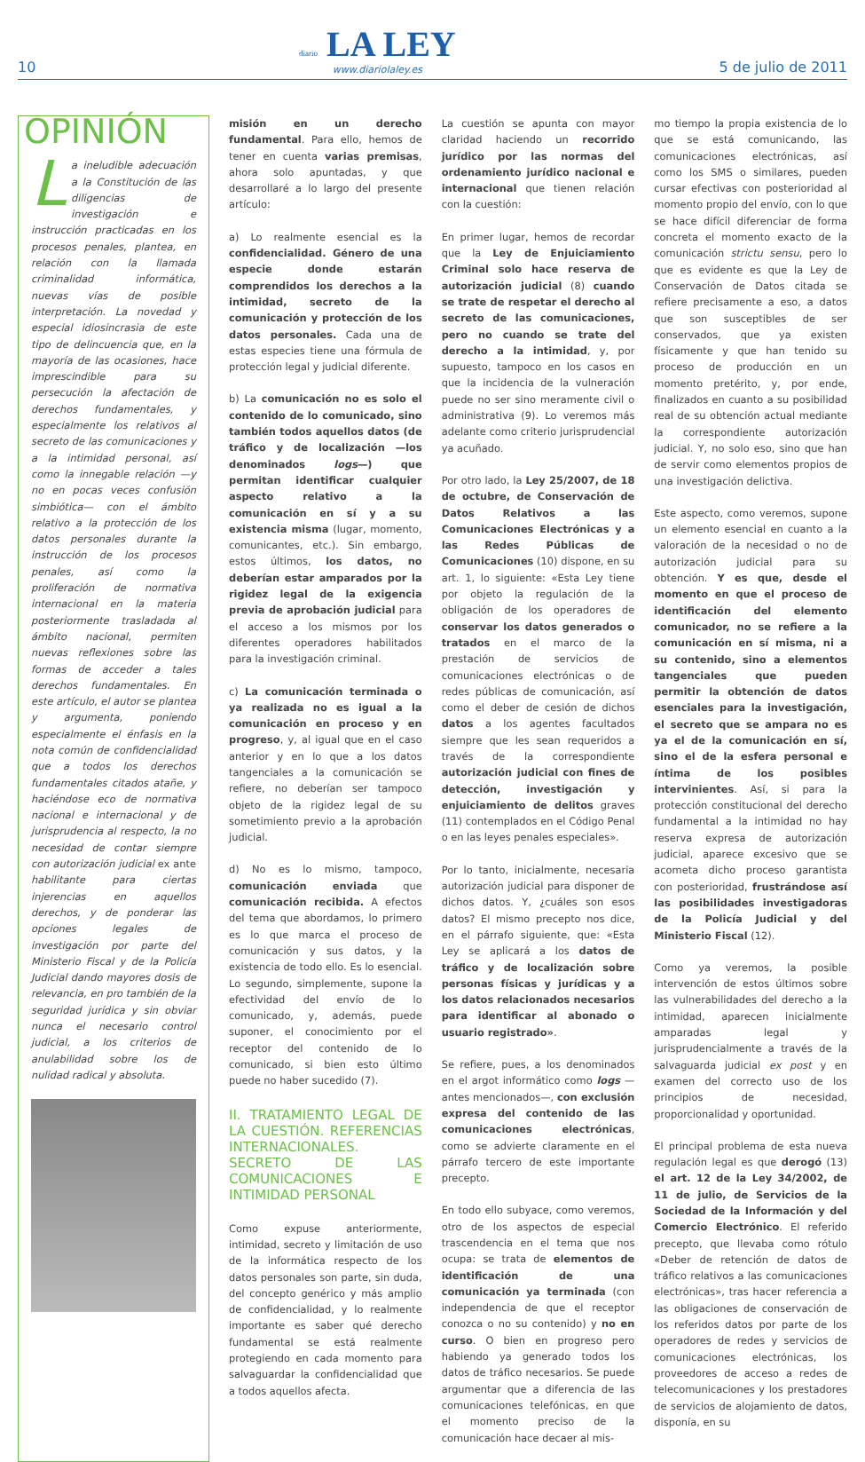10
diario LA LEY
www.diariolaley.es
5 de julio de 2011
OPINIÓN
La ineludible adecuación a la Constitución de las diligencias de investigación e instrucción practicadas en los procesos penales, plantea, en relación con la llamada criminalidad informática, nuevas vías de posible interpretación. La novedad y especial idiosincrasia de este tipo de delincuencia que, en la mayoría de las ocasiones, hace imprescindible para su persecución la afectación de derechos fundamentales, y especialmente los relativos al secreto de las comunicaciones y a la intimidad personal, así como la innegable relación —y no en pocas veces confusión simbiótica— con el ámbito relativo a la protección de los datos personales durante la instrucción de los procesos penales, así como la proliferación de normativa internacional en la materia posteriormente trasladada al ámbito nacional, permiten nuevas reflexiones sobre las formas de acceder a tales derechos fundamentales. En este artículo, el autor se plantea y argumenta, poniendo especialmente el énfasis en la nota común de confidencialidad que a todos los derechos fundamentales citados atañe, y haciéndose eco de normativa nacional e internacional y de jurisprudencia al respecto, la no necesidad de contar siempre con autorización judicial ex ante habilitante para ciertas injerencias en aquellos derechos, y de ponderar las opciones legales de investigación por parte del Ministerio Fiscal y de la Policía Judicial dando mayores dosis de relevancia, en pro también de la seguridad jurídica y sin obviar nunca el necesario control judicial, a los criterios de anulabilidad sobre los de nulidad radical y absoluta.
misión en un derecho fundamental. Para ello, hemos de tener en cuenta varias premisas, ahora solo apuntadas, y que desarrollaré a lo largo del presente artículo:
a) Lo realmente esencial es la confidencialidad. Género de una especie donde estarán comprendidos los derechos a la intimidad, secreto de la comunicación y protección de los datos personales. Cada una de estas especies tiene una fórmula de protección legal y judicial diferente.
b) La comunicación no es solo el contenido de lo comunicado, sino también todos aquellos datos (de tráfico y de localización —los denominados logs—) que permitan identificar cualquier aspecto relativo a la comunicación en sí y a su existencia misma (lugar, momento, comunicantes, etc.). Sin embargo, estos últimos, los datos, no deberían estar amparados por la rigidez legal de la exigencia previa de aprobación judicial para el acceso a los mismos por los diferentes operadores habilitados para la investigación criminal.
c) La comunicación terminada o ya realizada no es igual a la comunicación en proceso y en progreso, y, al igual que en el caso anterior y en lo que a los datos tangenciales a la comunicación se refiere, no deberían ser tampoco objeto de la rigidez legal de su sometimiento previo a la aprobación judicial.
d) No es lo mismo, tampoco, comunicación enviada que comunicación recibida. A efectos del tema que abordamos, lo primero es lo que marca el proceso de comunicación y sus datos, y la existencia de todo ello. Es lo esencial. Lo segundo, simplemente, supone la efectividad del envío de lo comunicado, y, además, puede suponer, el conocimiento por el receptor del contenido de lo comunicado, si bien esto último puede no haber sucedido (7).
II. TRATAMIENTO LEGAL DE LA CUESTIÓN. REFERENCIAS INTERNACIONALES. SECRETO DE LAS COMUNICACIONES E INTIMIDAD PERSONAL
Como expuse anteriormente, intimidad, secreto y limitación de uso de la informática respecto de los datos personales son parte, sin duda, del concepto genérico y más amplio de confidencialidad, y lo realmente importante es saber qué derecho fundamental se está realmente protegiendo en cada momento para salvaguardar la confidencialidad que a todos aquellos afecta.
La cuestión se apunta con mayor claridad haciendo un recorrido jurídico por las normas del ordenamiento jurídico nacional e internacional que tienen relación con la cuestión:
En primer lugar, hemos de recordar que la Ley de Enjuiciamiento Criminal solo hace reserva de autorización judicial (8) cuando se trate de respetar el derecho al secreto de las comunicaciones, pero no cuando se trate del derecho a la intimidad, y, por supuesto, tampoco en los casos en que la incidencia de la vulneración puede no ser sino meramente civil o administrativa (9). Lo veremos más adelante como criterio jurisprudencial ya acuñado.
Por otro lado, la Ley 25/2007, de 18 de octubre, de Conservación de Datos Relativos a las Comunicaciones Electrónicas y a las Redes Públicas de Comunicaciones (10) dispone, en su art. 1, lo siguiente: «Esta Ley tiene por objeto la regulación de la obligación de los operadores de conservar los datos generados o tratados en el marco de la prestación de servicios de comunicaciones electrónicas o de redes públicas de comunicación, así como el deber de cesión de dichos datos a los agentes facultados siempre que les sean requeridos a través de la correspondiente autorización judicial con fines de detección, investigación y enjuiciamiento de delitos graves (11) contemplados en el Código Penal o en las leyes penales especiales».
Por lo tanto, inicialmente, necesaria autorización judicial para disponer de dichos datos. Y, ¿cuáles son esos datos? El mismo precepto nos dice, en el párrafo siguiente, que: «Esta Ley se aplicará a los datos de tráfico y de localización sobre personas físicas y jurídicas y a los datos relacionados necesarios para identificar al abonado o usuario registrado».
Se refiere, pues, a los denominados en el argot informático como logs —antes mencionados—, con exclusión expresa del contenido de las comunicaciones electrónicas, como se advierte claramente en el párrafo tercero de este importante precepto.
En todo ello subyace, como veremos, otro de los aspectos de especial trascendencia en el tema que nos ocupa: se trata de elementos de identificación de una comunicación ya terminada (con independencia de que el receptor conozca o no su contenido) y no en curso. O bien en progreso pero habiendo ya generado todos los datos de tráfico necesarios. Se puede argumentar que a diferencia de las comunicaciones telefónicas, en que el momento preciso de la comunicación hace decaer al mis-
mo tiempo la propia existencia de lo que se está comunicando, las comunicaciones electrónicas, así como los SMS o similares, pueden cursar efectivas con posterioridad al momento propio del envío, con lo que se hace difícil diferenciar de forma concreta el momento exacto de la comunicación strictu sensu, pero lo que es evidente es que la Ley de Conservación de Datos citada se refiere precisamente a eso, a datos que son susceptibles de ser conservados, que ya existen físicamente y que han tenido su proceso de producción en un momento pretérito, y, por ende, finalizados en cuanto a su posibilidad real de su obtención actual mediante la correspondiente autorización judicial. Y, no solo eso, sino que han de servir como elementos propios de una investigación delictiva.
Este aspecto, como veremos, supone un elemento esencial en cuanto a la valoración de la necesidad o no de autorización judicial para su obtención. Y es que, desde el momento en que el proceso de identificación del elemento comunicador, no se refiere a la comunicación en sí misma, ni a su contenido, sino a elementos tangenciales que pueden permitir la obtención de datos esenciales para la investigación, el secreto que se ampara no es ya el de la comunicación en sí, sino el de la esfera personal e íntima de los posibles intervinientes. Así, si para la protección constitucional del derecho fundamental a la intimidad no hay reserva expresa de autorización judicial, aparece excesivo que se acometa dicho proceso garantista con posterioridad, frustrándose así las posibilidades investigadoras de la Policía Judicial y del Ministerio Fiscal (12).
Como ya veremos, la posible intervención de estos últimos sobre las vulnerabilidades del derecho a la intimidad, aparecen inicialmente amparadas legal y jurisprudencialmente a través de la salvaguarda judicial ex post y en examen del correcto uso de los principios de necesidad, proporcionalidad y oportunidad.
El principal problema de esta nueva regulación legal es que derogó (13) el art. 12 de la Ley 34/2002, de 11 de julio, de Servicios de la Sociedad de la Información y del Comercio Electrónico. El referido precepto, que llevaba como rótulo «Deber de retención de datos de tráfico relativos a las comunicaciones electrónicas», tras hacer referencia a las obligaciones de conservación de los referidos datos por parte de los operadores de redes y servicios de comunicaciones electrónicas, los proveedores de acceso a redes de telecomunicaciones y los prestadores de servicios de alojamiento de datos, disponía, en su